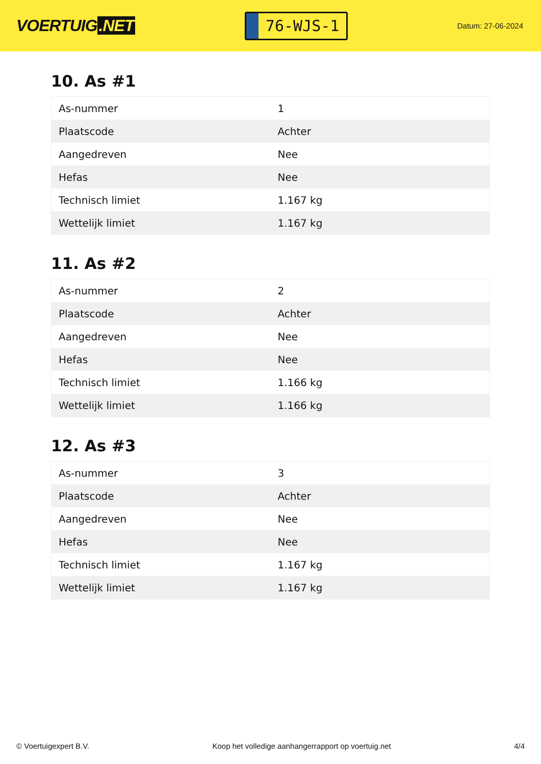VOERTUIG.NET
76-WJS-1
Datum: 27-06-2024
10. As #1
| As-nummer | 1 |
| Plaatscode | Achter |
| Aangedreven | Nee |
| Hefas | Nee |
| Technisch limiet | 1.167 kg |
| Wettelijk limiet | 1.167 kg |
11. As #2
| As-nummer | 2 |
| Plaatscode | Achter |
| Aangedreven | Nee |
| Hefas | Nee |
| Technisch limiet | 1.166 kg |
| Wettelijk limiet | 1.166 kg |
12. As #3
| As-nummer | 3 |
| Plaatscode | Achter |
| Aangedreven | Nee |
| Hefas | Nee |
| Technisch limiet | 1.167 kg |
| Wettelijk limiet | 1.167 kg |
© Voertuigexpert B.V. Koop het volledige aanhangerrapport op voertuig.net 4/4